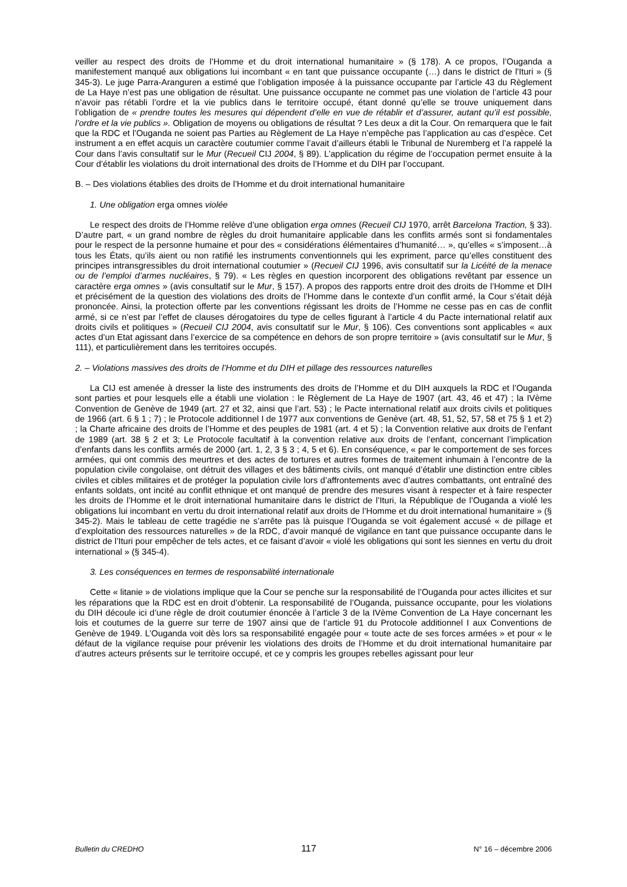veiller au respect des droits de l’Homme et du droit international humanitaire » (§ 178). A ce propos, l’Ouganda a manifestement manqué aux obligations lui incombant « en tant que puissance occupante (…) dans le district de l'Ituri » (§ 345-3). Le juge Parra-Aranguren a estimé que l’obligation imposée à la puissance occupante par l’article 43 du Règlement de La Haye n’est pas une obligation de résultat. Une puissance occupante ne commet pas une violation de l’article 43 pour n’avoir pas rétabli l’ordre et la vie publics dans le territoire occupé, étant donné qu’elle se trouve uniquement dans l’obligation de « prendre toutes les mesures qui dépendent d’elle en vue de rétablir et d’assurer, autant qu’il est possible, l’ordre et la vie publics ». Obligation de moyens ou obligations de résultat ? Les deux a dit la Cour. On remarquera que le fait que la RDC et l’Ouganda ne soient pas Parties au Règlement de La Haye n’empêche pas l’application au cas d’espèce. Cet instrument a en effet acquis un caractère coutumier comme l’avait d’ailleurs établi le Tribunal de Nuremberg et l’a rappelé la Cour dans l’avis consultatif sur le Mur (Recueil CIJ 2004, § 89). L’application du régime de l’occupation permet ensuite à la Cour d’établir les violations du droit international des droits de l’Homme et du DIH par l’occupant.
B. – Des violations établies des droits de l’Homme et du droit international humanitaire
1. Une obligation erga omnes violée
Le respect des droits de l’Homme relève d’une obligation erga omnes (Recueil CIJ 1970, arrêt Barcelona Traction, § 33). D’autre part, « un grand nombre de règles du droit humanitaire applicable dans les conflits armés sont si fondamentales pour le respect de la personne humaine et pour des « considérations élémentaires d’humanité… », qu’elles « s’imposent…à tous les États, qu’ils aient ou non ratifié les instruments conventionnels qui les expriment, parce qu’elles constituent des principes intransgressibles du droit international coutumier » (Recueil CIJ 1996, avis consultatif sur la Licéité de la menace ou de l’emploi d’armes nucléaires, § 79). « Les règles en question incorporent des obligations revêtant par essence un caractère erga omnes » (avis consultatif sur le Mur, § 157). A propos des rapports entre droit des droits de l’Homme et DIH et précisément de la question des violations des droits de l’Homme dans le contexte d’un conflit armé, la Cour s’était déjà prononcée. Ainsi, la protection offerte par les conventions régissant les droits de l’Homme ne cesse pas en cas de conflit armé, si ce n’est par l’effet de clauses dérogatoires du type de celles figurant à l’article 4 du Pacte international relatif aux droits civils et politiques » (Recueil CIJ 2004, avis consultatif sur le Mur, § 106). Ces conventions sont applicables « aux actes d’un Etat agissant dans l’exercice de sa compétence en dehors de son propre territoire » (avis consultatif sur le Mur, § 111), et particulièrement dans les territoires occupés.
2. – Violations massives des droits de l’Homme et du DIH et pillage des ressources naturelles
La CIJ est amenée à dresser la liste des instruments des droits de l’Homme et du DIH auxquels la RDC et l’Ouganda sont parties et pour lesquels elle a établi une violation : le Règlement de La Haye de 1907 (art. 43, 46 et 47) ; la IVème Convention de Genève de 1949 (art. 27 et 32, ainsi que l’art. 53) ; le Pacte international relatif aux droits civils et politiques de 1966 (art. 6 § 1 ; 7) ; le Protocole additionnel I de 1977 aux conventions de Genève (art. 48, 51, 52, 57, 58 et 75 § 1 et 2) ; la Charte africaine des droits de l’Homme et des peuples de 1981 (art. 4 et 5) ; la Convention relative aux droits de l’enfant de 1989 (art. 38 § 2 et 3; Le Protocole facultatif à la convention relative aux droits de l’enfant, concernant l’implication d’enfants dans les conflits armés de 2000 (art. 1, 2, 3 § 3 ; 4, 5 et 6). En conséquence, « par le comportement de ses forces armées, qui ont commis des meurtres et des actes de tortures et autres formes de traitement inhumain à l’encontre de la population civile congolaise, ont détruit des villages et des bâtiments civils, ont manqué d’établir une distinction entre cibles civiles et cibles militaires et de protéger la population civile lors d’affrontements avec d’autres combattants, ont entraîné des enfants soldats, ont incité au conflit ethnique et ont manqué de prendre des mesures visant à respecter et à faire respecter les droits de l’Homme et le droit international humanitaire dans le district de l’Ituri, la République de l’Ouganda a violé les obligations lui incombant en vertu du droit international relatif aux droits de l’Homme et du droit international humanitaire » (§ 345-2). Mais le tableau de cette tragédie ne s’arrête pas là puisque l’Ouganda se voit également accusé « de pillage et d’exploitation des ressources naturelles » de la RDC, d’avoir manqué de vigilance en tant que puissance occupante dans le district de l’Ituri pour empêcher de tels actes, et ce faisant d’avoir « violé les obligations qui sont les siennes en vertu du droit international » (§ 345-4).
3. Les conséquences en termes de responsabilité internationale
Cette « litanie » de violations implique que la Cour se penche sur la responsabilité de l’Ouganda pour actes illicites et sur les réparations que la RDC est en droit d’obtenir. La responsabilité de l’Ouganda, puissance occupante, pour les violations du DIH découle ici d’une règle de droit coutumier énoncée à l’article 3 de la IVème Convention de La Haye concernant les lois et coutumes de la guerre sur terre de 1907 ainsi que de l’article 91 du Protocole additionnel I aux Conventions de Genève de 1949. L’Ouganda voit dès lors sa responsabilité engagée pour « toute acte de ses forces armées » et pour « le défaut de la vigilance requise pour prévenir les violations des droits de l’Homme et du droit international humanitaire par d’autres acteurs présents sur le territoire occupé, et ce y compris les groupes rebelles agissant pour leur
Bulletin du CREDHO 117 N° 16 – décembre 2006